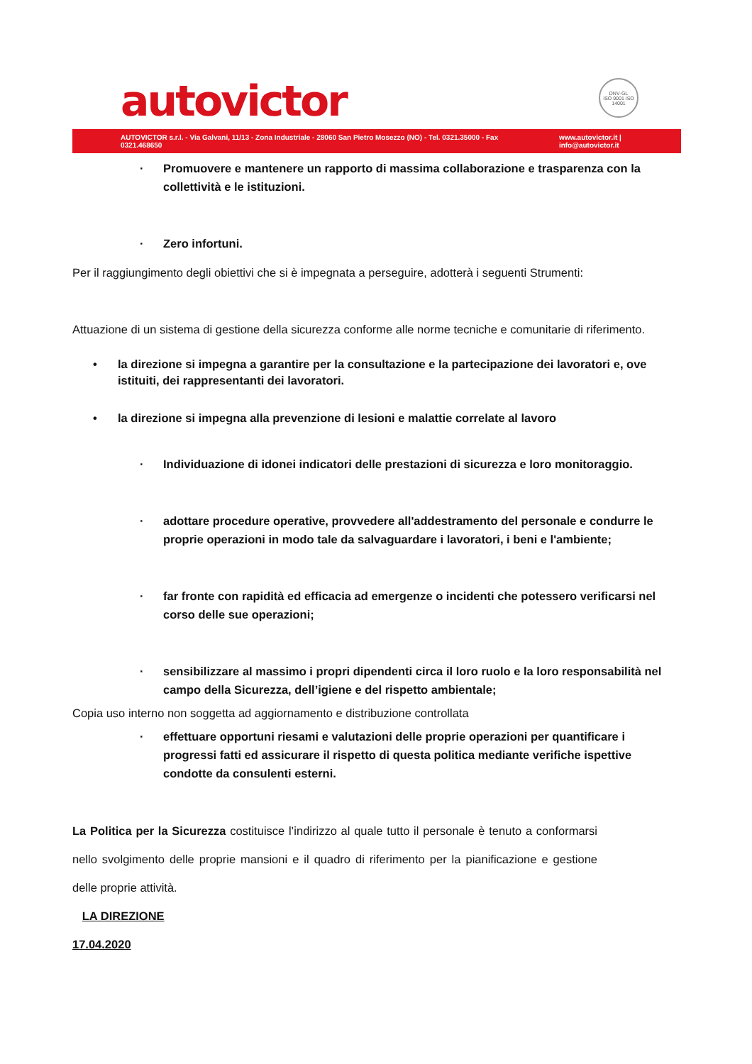autovictor
DNV·GL
ISO 9001 ISO 14001
AUTOVICTOR s.r.l. - Via Galvani, 11/13 - Zona Industriale - 28060 San Pietro Mosezzo (NO) - Tel. 0321.35000 - Fax 0321.468650 www.autovictor.it | info@autovictor.it
· Promuovere e mantenere un rapporto di massima collaborazione e trasparenza con la collettività e le istituzioni.
· Zero infortuni.
Per il raggiungimento degli obiettivi che si è impegnata a perseguire, adotterà i seguenti Strumenti:
Attuazione di un sistema di gestione della sicurezza conforme alle norme tecniche e comunitarie di riferimento.
• la direzione si impegna a garantire per la consultazione e la partecipazione dei lavoratori e, ove istituiti, dei rappresentanti dei lavoratori.
• la direzione si impegna alla prevenzione di lesioni e malattie correlate al lavoro
· Individuazione di idonei indicatori delle prestazioni di sicurezza e loro monitoraggio.
· adottare procedure operative, provvedere all'addestramento del personale e condurre le proprie operazioni in modo tale da salvaguardare i lavoratori, i beni e l'ambiente;
· far fronte con rapidità ed efficacia ad emergenze o incidenti che potessero verificarsi nel corso delle sue operazioni;
· sensibilizzare al massimo i propri dipendenti circa il loro ruolo e la loro responsabilità nel campo della Sicurezza, dell’igiene e del rispetto ambientale;
Copia uso interno non soggetta ad aggiornamento e distribuzione controllata
· effettuare opportuni riesami e valutazioni delle proprie operazioni per quantificare i progressi fatti ed assicurare il rispetto di questa politica mediante verifiche ispettive condotte da consulenti esterni.
La Politica per la Sicurezza costituisce l’indirizzo al quale tutto il personale è tenuto a conformarsi nello svolgimento delle proprie mansioni e il quadro di riferimento per la pianificazione e gestione delle proprie attività.
LA DIREZIONE
17.04.2020